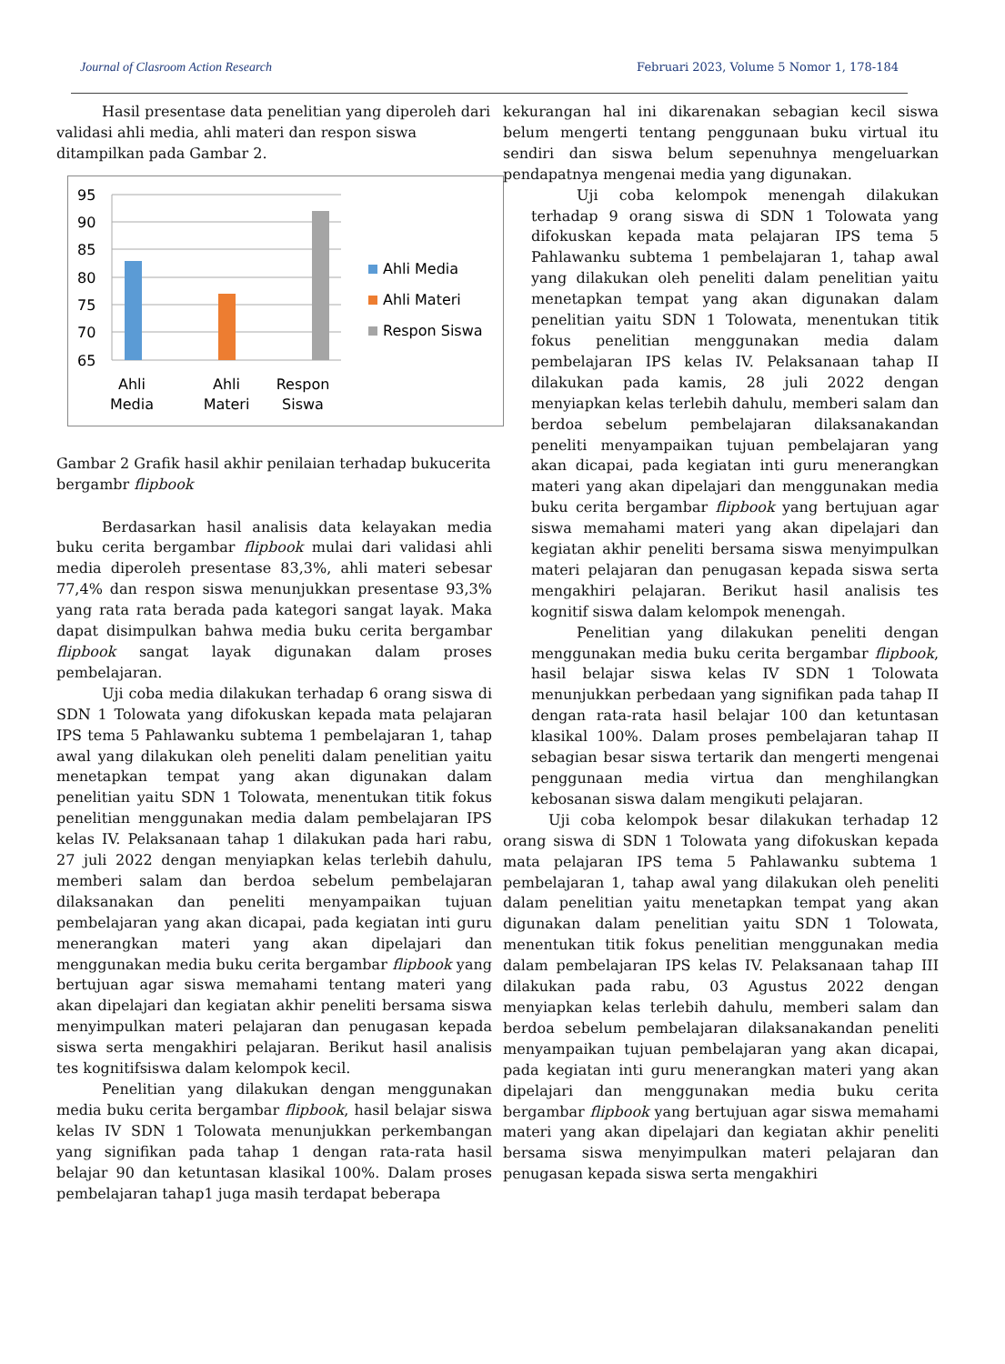Journal of Clasroom Action Research Februari 2023, Volume 5 Nomor 1, 178-184
Hasil presentase data penelitian yang diperoleh dari validasi ahli media, ahli materi dan respon siswa ditampilkan pada Gambar 2.
95
90
85
80
75
70
65
Ahli
Media
Ahli
Materi
Respon
Siswa
Ahli Media
Ahli Materi
Respon Siswa
Gambar 2 Grafik hasil akhir penilaian terhadap bukucerita bergambr flipbook
Berdasarkan hasil analisis data kelayakan media buku cerita bergambar flipbook mulai dari validasi ahli media diperoleh presentase 83,3%, ahli materi sebesar 77,4% dan respon siswa menunjukkan presentase 93,3% yang rata rata berada pada kategori sangat layak. Maka dapat disimpulkan bahwa media buku cerita bergambar flipbook sangat layak digunakan dalam proses pembelajaran.
Uji coba media dilakukan terhadap 6 orang siswa di SDN 1 Tolowata yang difokuskan kepada mata pelajaran IPS tema 5 Pahlawanku subtema 1 pembelajaran 1, tahap awal yang dilakukan oleh peneliti dalam penelitian yaitu menetapkan tempat yang akan digunakan dalam penelitian yaitu SDN 1 Tolowata, menentukan titik fokus penelitian menggunakan media dalam pembelajaran IPS kelas IV. Pelaksanaan tahap 1 dilakukan pada hari rabu, 27 juli 2022 dengan menyiapkan kelas terlebih dahulu, memberi salam dan berdoa sebelum pembelajaran dilaksanakan dan peneliti menyampaikan tujuan pembelajaran yang akan dicapai, pada kegiatan inti guru menerangkan materi yang akan dipelajari dan menggunakan media buku cerita bergambar flipbook yang bertujuan agar siswa memahami tentang materi yang akan dipelajari dan kegiatan akhir peneliti bersama siswa menyimpulkan materi pelajaran dan penugasan kepada siswa serta mengakhiri pelajaran. Berikut hasil analisis tes kognitifsiswa dalam kelompok kecil.
Penelitian yang dilakukan dengan menggunakan media buku cerita bergambar flipbook, hasil belajar siswa kelas IV SDN 1 Tolowata menunjukkan perkembangan yang signifikan pada tahap 1 dengan rata-rata hasil belajar 90 dan ketuntasan klasikal 100%. Dalam proses pembelajaran tahap1 juga masih terdapat beberapa
kekurangan hal ini dikarenakan sebagian kecil siswa belum mengerti tentang penggunaan buku virtual itu sendiri dan siswa belum sepenuhnya mengeluarkan pendapatnya mengenai media yang digunakan.
Uji coba kelompok menengah dilakukan terhadap 9 orang siswa di SDN 1 Tolowata yang difokuskan kepada mata pelajaran IPS tema 5 Pahlawanku subtema 1 pembelajaran 1, tahap awal yang dilakukan oleh peneliti dalam penelitian yaitu menetapkan tempat yang akan digunakan dalam penelitian yaitu SDN 1 Tolowata, menentukan titik fokus penelitian menggunakan media dalam pembelajaran IPS kelas IV. Pelaksanaan tahap II dilakukan pada kamis, 28 juli 2022 dengan menyiapkan kelas terlebih dahulu, memberi salam dan berdoa sebelum pembelajaran dilaksanakandan peneliti menyampaikan tujuan pembelajaran yang akan dicapai, pada kegiatan inti guru menerangkan materi yang akan dipelajari dan menggunakan media buku cerita bergambar flipbook yang bertujuan agar siswa memahami materi yang akan dipelajari dan kegiatan akhir peneliti bersama siswa menyimpulkan materi pelajaran dan penugasan kepada siswa serta mengakhiri pelajaran. Berikut hasil analisis tes kognitif siswa dalam kelompok menengah.
Penelitian yang dilakukan peneliti dengan menggunakan media buku cerita bergambar flipbook, hasil belajar siswa kelas IV SDN 1 Tolowata menunjukkan perbedaan yang signifikan pada tahap II dengan rata-rata hasil belajar 100 dan ketuntasan klasikal 100%. Dalam proses pembelajaran tahap II sebagian besar siswa tertarik dan mengerti mengenai penggunaan media virtua dan menghilangkan kebosanan siswa dalam mengikuti pelajaran.
Uji coba kelompok besar dilakukan terhadap 12 orang siswa di SDN 1 Tolowata yang difokuskan kepada mata pelajaran IPS tema 5 Pahlawanku subtema 1 pembelajaran 1, tahap awal yang dilakukan oleh peneliti dalam penelitian yaitu menetapkan tempat yang akan digunakan dalam penelitian yaitu SDN 1 Tolowata, menentukan titik fokus penelitian menggunakan media dalam pembelajaran IPS kelas IV. Pelaksanaan tahap III dilakukan pada rabu, 03 Agustus 2022 dengan menyiapkan kelas terlebih dahulu, memberi salam dan berdoa sebelum pembelajaran dilaksanakandan peneliti menyampaikan tujuan pembelajaran yang akan dicapai, pada kegiatan inti guru menerangkan materi yang akan dipelajari dan menggunakan media buku cerita bergambar flipbook yang bertujuan agar siswa memahami materi yang akan dipelajari dan kegiatan akhir peneliti bersama siswa menyimpulkan materi pelajaran dan penugasan kepada siswa serta mengakhiri